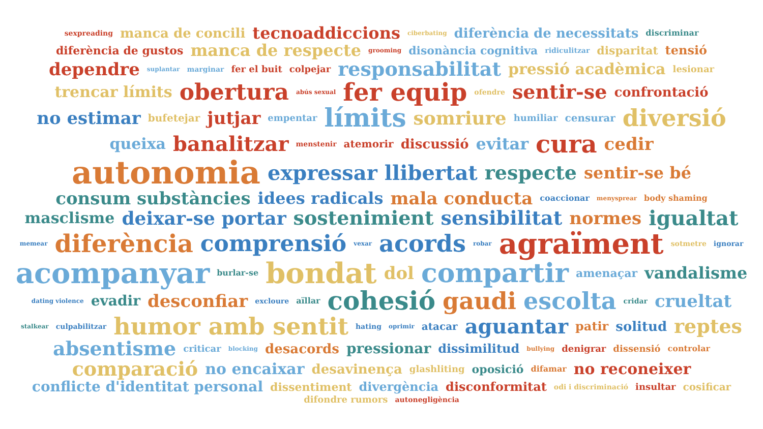sexpreading manca de concili tecnoaddiccions ciberbating diferència de necessitats discriminar diferència de gustos manca de respecte grooming disonància cognitiva ridiculitzar disparitat tensió dependre suplantar marginar fer el buit colpejar responsabilitat pressió acadèmica lesionar trencar límits obertura abús sexual fer equip ofendre sentir-se confrontació no estimar bufetejar jutjar empentar límits somriure humiliar censurar diversió queixa banalitzar menstenir atemorir discussió evitar cura cedir autonomia expressar llibertat respecte sentir-se bé consum substàncies idees radicals mala conducta coaccionar menysprear body shaming masclisme deixar-se portar sostenimient sensibilitat normes igualtat memear diferència comprensió vexar acords robar agraïment sotmetre ignorar acompanyar burlar-se bondat dol compartir amenaçar vandalisme dating violence evadir desconfiar excloure aïllar cohesió gaudi escolta cridar crueltat stalkear culpabilitzar humor amb sentit hating oprimir atacar aguantar patir solitud reptes absentisme criticar blocking desacords pressionar dissimilitud bullying denigrar dissensió controlar comparació no encaixar desavinença glashliting oposició difamar no reconeixer conflicte d'identitat personal dissentiment divergència disconformitat odi i discriminació insultar cosificar difondre rumors autonegligència